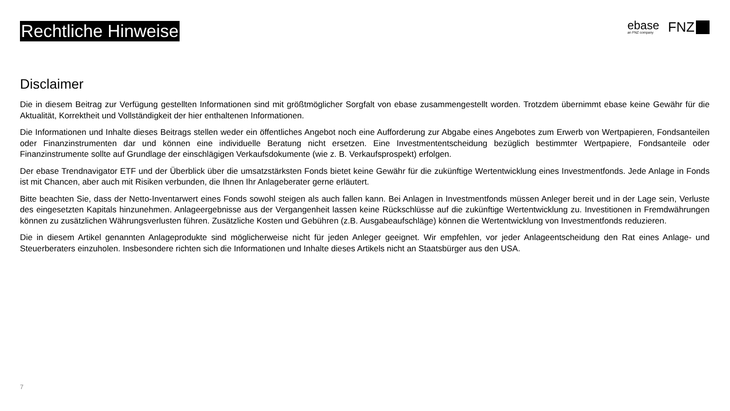Rechtliche Hinweise
ebase
an FNZ company
FNZ
Disclaimer
Die in diesem Beitrag zur Verfügung gestellten Informationen sind mit größtmöglicher Sorgfalt von ebase zusammengestellt worden. Trotzdem übernimmt ebase keine Gewähr für die Aktualität, Korrektheit und Vollständigkeit der hier enthaltenen Informationen.
Die Informationen und Inhalte dieses Beitrags stellen weder ein öffentliches Angebot noch eine Aufforderung zur Abgabe eines Angebotes zum Erwerb von Wertpapieren, Fondsanteilen oder Finanzinstrumenten dar und können eine individuelle Beratung nicht ersetzen. Eine Investmententscheidung bezüglich bestimmter Wertpapiere, Fondsanteile oder Finanzinstrumente sollte auf Grundlage der einschlägigen Verkaufsdokumente (wie z. B. Verkaufsprospekt) erfolgen.
Der ebase Trendnavigator ETF und der Überblick über die umsatzstärksten Fonds bietet keine Gewähr für die zukünftige Wertentwicklung eines Investmentfonds. Jede Anlage in Fonds ist mit Chancen, aber auch mit Risiken verbunden, die Ihnen Ihr Anlageberater gerne erläutert.
Bitte beachten Sie, dass der Netto-Inventarwert eines Fonds sowohl steigen als auch fallen kann. Bei Anlagen in Investmentfonds müssen Anleger bereit und in der Lage sein, Verluste des eingesetzten Kapitals hinzunehmen. Anlageergebnisse aus der Vergangenheit lassen keine Rückschlüsse auf die zukünftige Wertentwicklung zu. Investitionen in Fremdwährungen können zu zusätzlichen Währungsverlusten führen. Zusätzliche Kosten und Gebühren (z.B. Ausgabeaufschläge) können die Wertentwicklung von Investmentfonds reduzieren.
Die in diesem Artikel genannten Anlageprodukte sind möglicherweise nicht für jeden Anleger geeignet. Wir empfehlen, vor jeder Anlageentscheidung den Rat eines Anlage- und Steuerberaters einzuholen. Insbesondere richten sich die Informationen und Inhalte dieses Artikels nicht an Staatsbürger aus den USA.
7